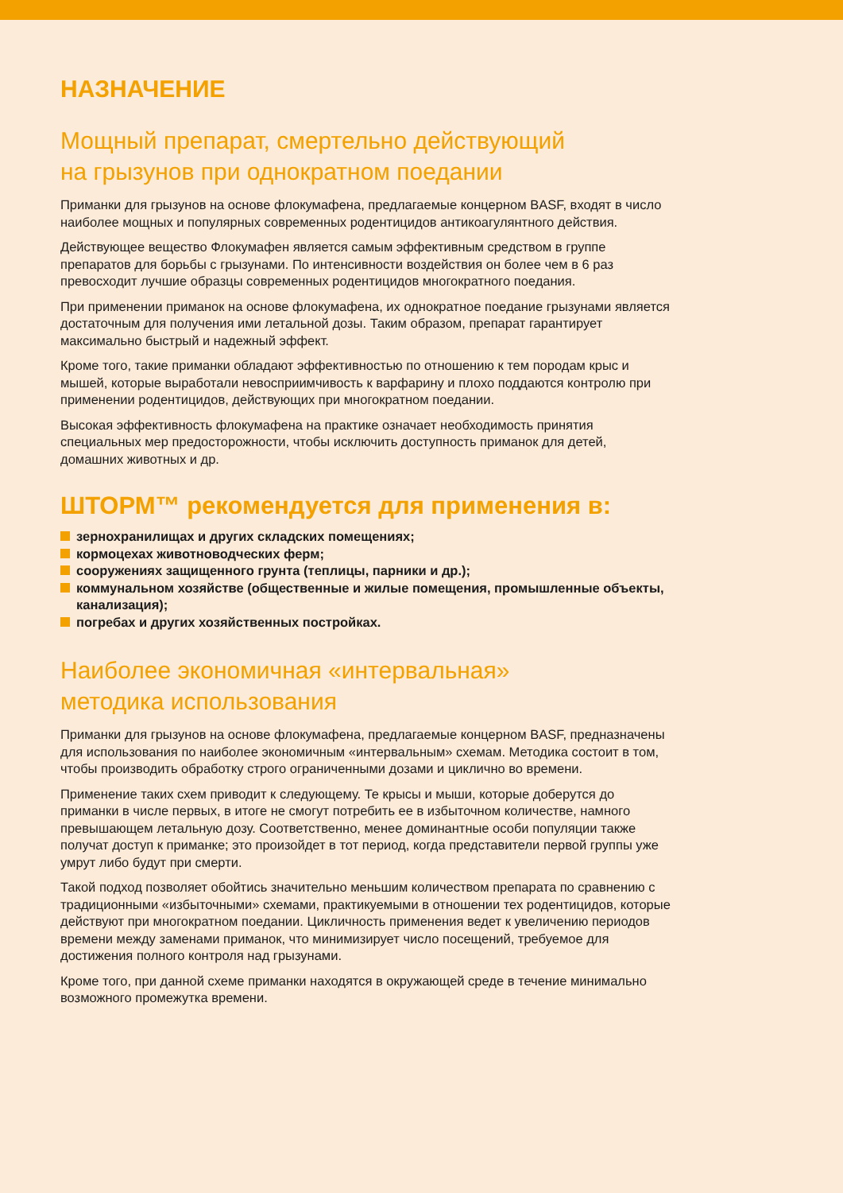НАЗНАЧЕНИЕ
Мощный препарат, смертельно действующий
на грызунов при однократном поедании
Приманки для грызунов на основе флокумафена, предлагаемые концерном BASF, входят в число наиболее мощных и популярных современных родентицидов антикоагулянтного действия.
Действующее вещество Флокумафен является самым эффективным средством в группе препаратов для борьбы с грызунами. По интенсивности воздействия он более чем в 6 раз превосходит лучшие образцы современных родентицидов многократного поедания.
При применении приманок на основе флокумафена, их однократное поедание грызунами является достаточным для получения ими летальной дозы. Таким образом, препарат гарантирует максимально быстрый и надежный эффект.
Кроме того, такие приманки обладают эффективностью по отношению к тем породам крыс и мышей, которые выработали невосприимчивость к варфарину и плохо поддаются контролю при применении родентицидов, действующих при многократном поедании.
Высокая эффективность флокумафена на практике означает необходимость принятия специальных мер предосторожности, чтобы исключить доступность приманок для детей, домашних животных и др.
ШТОРМ™ рекомендуется для применения в:
зернохранилищах и других складских помещениях;
кормоцехах животноводческих ферм;
сооружениях защищенного грунта (теплицы, парники и др.);
коммунальном хозяйстве (общественные и жилые помещения, промышленные объекты, канализация);
погребах и других хозяйственных постройках.
Наиболее экономичная «интервальная»
методика использования
Приманки для грызунов на основе флокумафена, предлагаемые концерном BASF, предназначены для использования по наиболее экономичным «интервальным» схемам. Методика состоит в том, чтобы производить обработку строго ограниченными дозами и циклично во времени.
Применение таких схем приводит к следующему. Те крысы и мыши, которые доберутся до приманки в числе первых, в итоге не смогут потребить ее в избыточном количестве, намного превышающем летальную дозу. Соответственно, менее доминантные особи популяции также получат доступ к приманке; это произойдет в тот период, когда представители первой группы уже умрут либо будут при смерти.
Такой подход позволяет обойтись значительно меньшим количеством препарата по сравнению с традиционными «избыточными» схемами, практикуемыми в отношении тех родентицидов, которые действуют при многократном поедании. Цикличность применения ведет к увеличению периодов времени между заменами приманок, что минимизирует число посещений, требуемое для достижения полного контроля над грызунами.
Кроме того, при данной схеме приманки находятся в окружающей среде в течение минимально возможного промежутка времени.